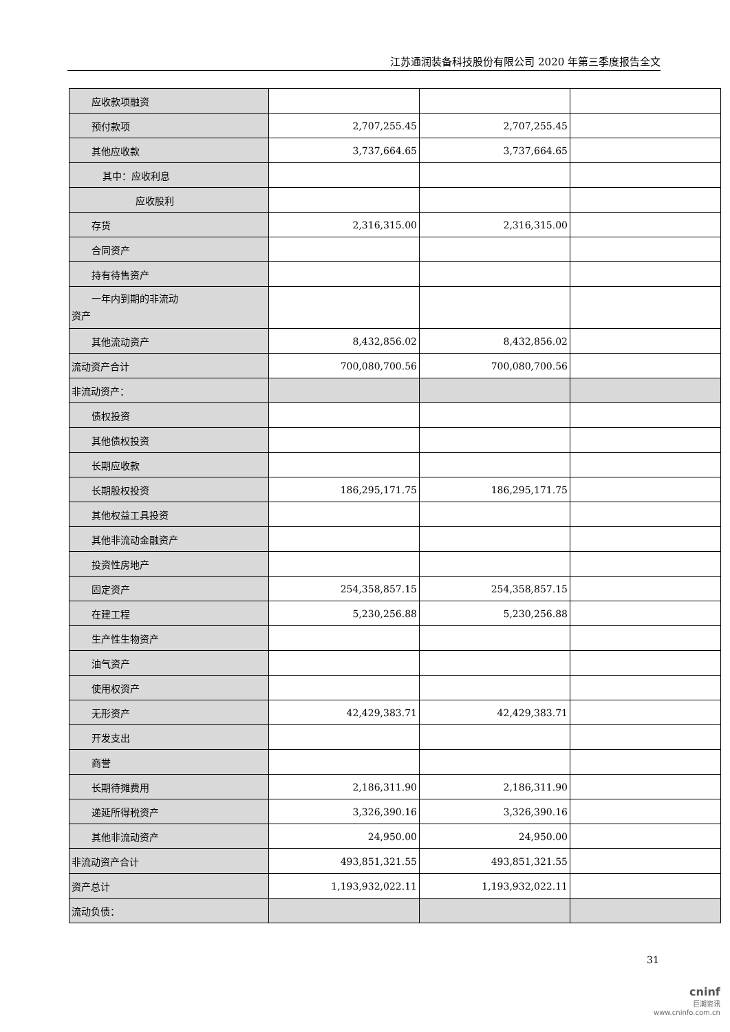江苏通润装备科技股份有限公司 2020 年第三季度报告全文
| 应收款项融资 | | | |
| 预付款项 | 2,707,255.45 | 2,707,255.45 | |
| 其他应收款 | 3,737,664.65 | 3,737,664.65 | |
| 其中：应收利息 | | | |
| 应收股利 | | | |
| 存货 | 2,316,315.00 | 2,316,315.00 | |
| 合同资产 | | | |
| 持有待售资产 | | | |
| 一年内到期的非流动 资产 | | | |
| 其他流动资产 | 8,432,856.02 | 8,432,856.02 | |
| 流动资产合计 | 700,080,700.56 | 700,080,700.56 | |
| 非流动资产： | | | |
| 债权投资 | | | |
| 其他债权投资 | | | |
| 长期应收款 | | | |
| 长期股权投资 | 186,295,171.75 | 186,295,171.75 | |
| 其他权益工具投资 | | | |
| 其他非流动金融资产 | | | |
| 投资性房地产 | | | |
| 固定资产 | 254,358,857.15 | 254,358,857.15 | |
| 在建工程 | 5,230,256.88 | 5,230,256.88 | |
| 生产性生物资产 | | | |
| 油气资产 | | | |
| 使用权资产 | | | |
| 无形资产 | 42,429,383.71 | 42,429,383.71 | |
| 开发支出 | | | |
| 商誉 | | | |
| 长期待摊费用 | 2,186,311.90 | 2,186,311.90 | |
| 递延所得税资产 | 3,326,390.16 | 3,326,390.16 | |
| 其他非流动资产 | 24,950.00 | 24,950.00 | |
| 非流动资产合计 | 493,851,321.55 | 493,851,321.55 | |
| 资产总计 | 1,193,932,022.11 | 1,193,932,022.11 | |
| 流动负债： | | | |
31
cninf
巨潮资讯
www.cninfo.com.cn